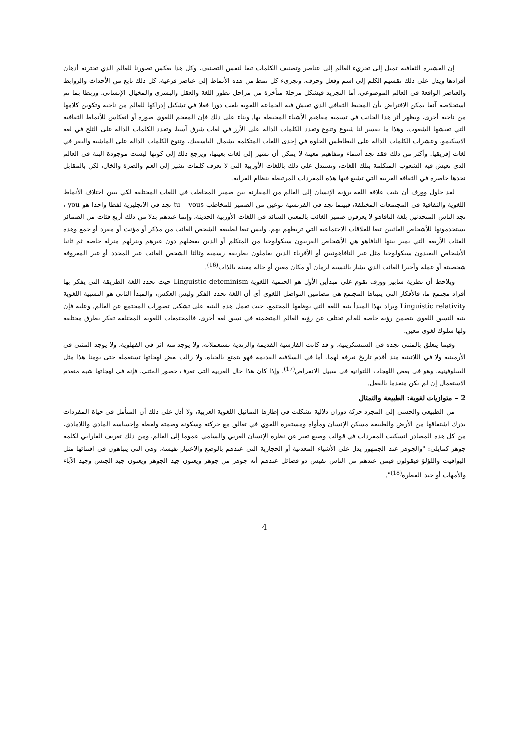إن العشيرة الثقافية تميل إلى تجزيء العالم إلى عناصر وتصنيف الكلمات تبعا لنفس التصنيف، وكل هذا يعكس تصورنا للعالم الذي تختزنه أذهان أفرادها ويدل على ذلك تقسيم الكلم إلى اسم وفعل وحرف، وتجزيء كل نمط من هذه الأنماط إلى عناصر فرعية، كل ذلك نابع من الأحداث والروابط والعناصر الواقعة في العالم الموضوعي، أما التجريد فيشكل مرحلة متأخرة من مراحل تطور اللغة والعقل والبشري والمخيال الإنساني. وربطا بما تم استخلاصه آنفا يمكن الافتراض بأن المحيط الثقافي الذي تعيش فيه الجماعة اللغوية يلعب دورا فعلا في تشكيل إدراكها للعالم من ناحية وتكوين كلامها من ناحية أخرى، ويظهر أثر هذا الجانب في تسمية مفاهيم الأشياء المحيطة بها. وبناء على ذلك فإن المعجم اللغوي صورة أو انعكاس للأنماط الثقافية التي تعيشها الشعوب، وهذا ما يفسر لنا شيوع وتنوع وتعدد الكلمات الدالة على الأرز في لغات شرق آسيا، وتعدد الكلمات الدالة على الثلج في لغة الاسكيمو، وعشرات الكلمات الدالة على البطاطس الحلوة في إحدى اللغات المتكلمة بشمال الباسفيك، وتنوع الكلمات الدالة على الماشية والبقر في لغات إفريقيا. وأكثر من ذلك فقد نجد أسماء ومفاهيم معينة لا يمكن أن تشير إلى لغات بعينها، ويرجع ذلك إلى كونها ليست موجودة البتة في العالم الذي تعيش فيه الشعوب المتكلمة بتلك اللغات، ونستدل على ذلك باللغات الأوربية التي لا تعرف كلمات تشير إلى العم والضرة والخال، لكن بالمقابل نجدها حاضرة في الثقافة العربية التي تشيع فيها هذه المفردات المرتبطة بنظام القرابة.
لقد حاول وورف أن يثبت علاقة اللغة برؤية الإنسان إلى العالم من المقارنة بين ضمير المخاطب في اللغات المختلفة لكي يبين اختلاف الأنماط اللغوية والثقافية في المجتمعات المختلفة، فبينما نجد في الفرنسية نوعين من الضمير للمخاطب tu – vous نجد في الانجليزية لفظا واحدا هو you ، نجد الناس المتحدثين بلغة النافاهو لا يعرفون ضمير الغائب بالمعنى السائد في اللغات الأوربية الحديثة، وإنما عندهم بدلا من ذلك أربع فئات من الضمائر يستخدمونها للأشخاص الغائبين تبعا للعلاقات الاجتماعية التي تربطهم بهم، وليس تبعا لطبيعة الشخص الغائب من مذكر أو مؤنث أو مفرد أو جمع وهذه الفئات الأربعة التي يميز بينها النافاهو هي الأشخاص القريبون سيكولوجيا من المتكلم أو الذين يفضلهم دون غيرهم وينزلهم منزلة خاصة ثم ثانيا الأشخاص البعيدون سيكولوجيا مثل غير النافاهونيين أو الأقرباء الذين يعاملون بطريقة رسمية وثالثا الشخص الغائب غير المحدد أو غير المعروفة شخصيته أو عمله وأخيرا الغائب الذي يشار بالنسبة لزمان أو مكان معين أو حالة معينة بالذات<sup>(16)</sup>.
ويلاحظ أن نظرية سابير وورف تقوم على مبدأين الأول هو الحتمية اللغوية Linguistic deteminism حيث تحدد اللغة الطريقة التي يفكر بها أفراد مجتمع ما، فالأفكار التي يتبناها المجتمع هي مضامين التواصل اللغوي أي أن اللغة تحدد الفكر وليس العكس، والمبدأ الثاني هو النسبية اللغوية Linguistic relativity ويراد بهذا المبدأ بنية اللغة التي يوظفها المجتمع، حيث تعمل هذه البنية على تشكيل تصورات المجتمع عن العالم. وعليه فإن بنية النسق اللغوي يتضمن رؤية خاصة للعالم تختلف عن رؤية العالم المتضمنة في نسق لغة أخرى، فالمجتمعات اللغوية المختلفة تفكر بطرق مختلفة ولها سلوك لغوي معين.
وفيما يتعلق بالمثنى نجده في السنسكريتية، و قد كانت الفارسية القديمة والزندية تستعملانه، ولا يوجد منه اثر في الفهلوية، ولا يوجد المثنى في الأرمينية ولا في اللاتينية منذ أقدم تاريخ نعرفه لهما، أما في السلافية القديمة فهو يتمتع بالحياة، ولا زالت بعض لهجاتها تستعمله حتى يومنا هذا مثل السلوفينية، وهو في بعض اللهجات اللتوانية في سبيل الانقراض<sup>(17)</sup>، وإذا كان هذا حال العربية التي تعرف حضور المثنى، فإنه في لهجاتها شبه منعدم الاستعمال إن لم يكن منعدما بالفعل.
2 – متوازيات لغوية: الطبيعة والتمثال
من الطبيعي والحسي إلى المجرد حركة دوران دلالية تشكلت في إطارها التماثيل اللغوية العربية، ولا أدل على ذلك أن المتأمل في حياة المفردات يدرك اشتقاقها من الأرض والطبيعة مسكن الإنسان ومأواه ومستقره اللغوي في تعالق مع حركته وسكونه وصمته ولغطه وإحساسه المادي واللامادي، من كل هذه المصادر انسكبت المفردات في قوالب وصيغ تعبر عن نظرة الإنسان العربي والسامي عموما إلى العالم، ومن ذلك تعريف الفارابي لكلمة جوهر كمايلي: "والجوهر عند الجمهور يدل على الأشياء المعدنية أو الحجارية التي عندهم بالوضع والاعتبار نفيسة، وهي التي يتباهون في اقتنائها مثل اليواقيت واللؤلؤ فيقولون فيمن عندهم من الناس نفيس ذو فضائل عندهم أنه جوهر من جوهر ويعنون جيد الجوهر ويعنون جيد الجنس وجيد الآباء والأمهات أو جيد الفطرة<sup>(18)</sup>".
4